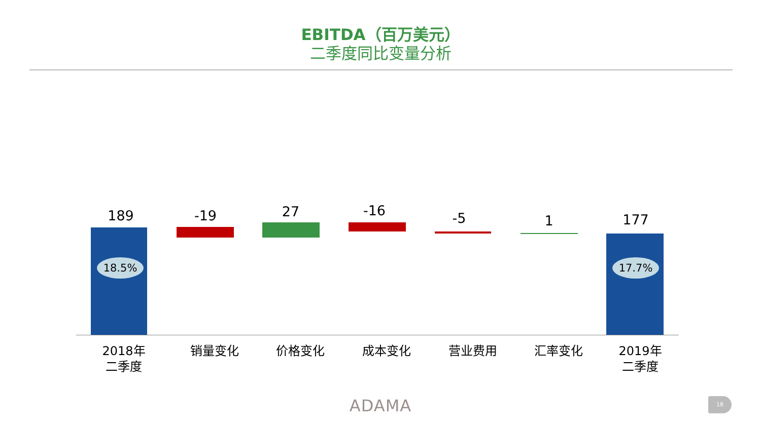EBITDA（百万美元）
二季度同比变量分析
189 -19 27 -16 -5 1 177
18.5% 17.7%
2018年
二季度
销量变化 价格变化 成本变化 营业费用 汇率变化
2019年
二季度
ADAMA 18